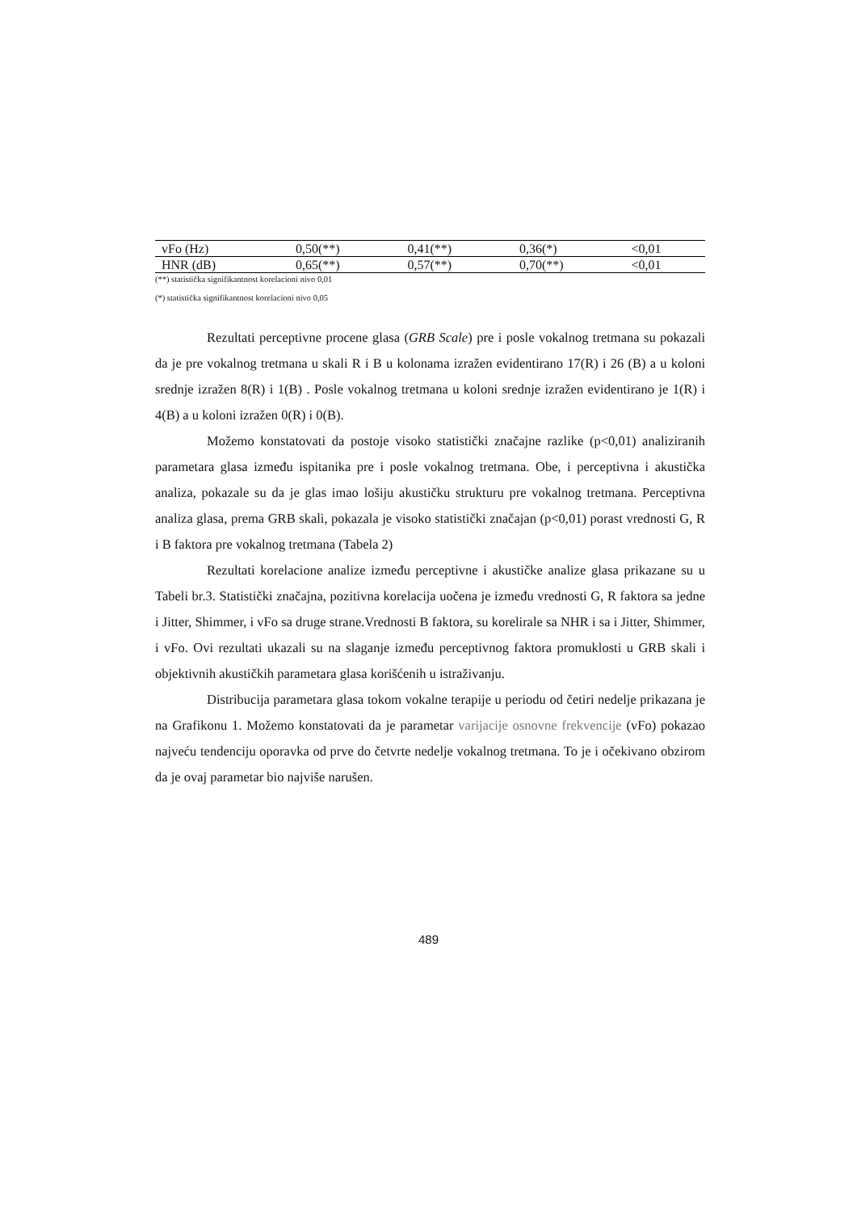| vFo (Hz) | 0,50(**) | 0,41(**) | 0,36(*) | <0,01 |
| HNR (dB) | 0,65(**) | 0,57(**) | 0,70(**) | <0,01 |
(**) statistička signifikantnost korelacioni nivo 0,01
(*) statistička signifikantnost korelacioni nivo 0,05
Rezultati perceptivne procene glasa (GRB Scale) pre i posle vokalnog tretmana su pokazali da je pre vokalnog tretmana u skali R i B u kolonama izražen evidentirano 17(R) i 26 (B) a u koloni srednje izražen 8(R) i 1(B) . Posle vokalnog tretmana u koloni srednje izražen evidentirano je 1(R) i 4(B) a u koloni izražen 0(R) i 0(B).
Možemo konstatovati da postoje visoko statistički značajne razlike (p<0,01) analiziranih parametara glasa između ispitanika pre i posle vokalnog tretmana. Obe, i perceptivna i akustička analiza, pokazale su da je glas imao lošiju akustičku strukturu pre vokalnog tretmana. Perceptivna analiza glasa, prema GRB skali, pokazala je visoko statistički značajan (p<0,01) porast vrednosti G, R i B faktora pre vokalnog tretmana (Tabela 2)
Rezultati korelacione analize između perceptivne i akustičke analize glasa prikazane su u Tabeli br.3. Statistički značajna, pozitivna korelacija uočena je između vrednosti G, R faktora sa jedne i Jitter, Shimmer, i vFo sa druge strane.Vrednosti B faktora, su korelirale sa NHR i sa i Jitter, Shimmer, i vFo. Ovi rezultati ukazali su na slaganje između perceptivnog faktora promuklosti u GRB skali i objektivnih akustičkih parametara glasa korišćenih u istraživanju.
Distribucija parametara glasa tokom vokalne terapije u periodu od četiri nedelje prikazana je na Grafikonu 1. Možemo konstatovati da je parametar varijacije osnovne frekvencije (vFo) pokazao najveću tendenciju oporavka od prve do četvrte nedelje vokalnog tretmana. To je i očekivano obzirom da je ovaj parametar bio najviše narušen.
489